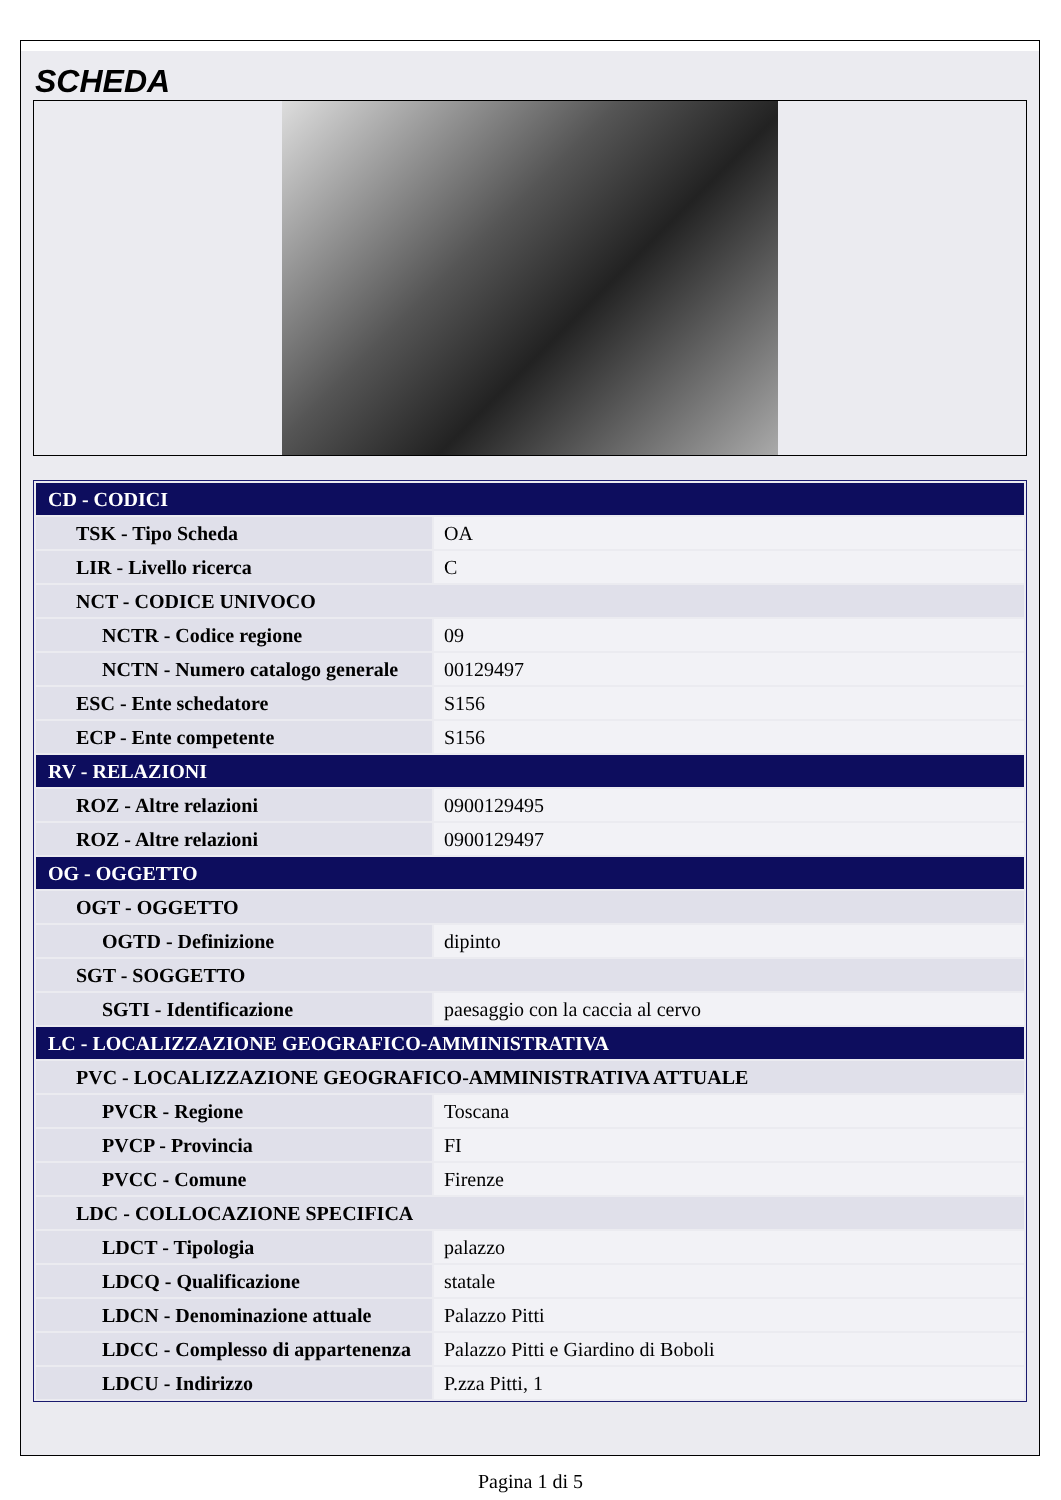SCHEDA
| CD - CODICI | |
| TSK - Tipo Scheda | OA |
| LIR - Livello ricerca | C |
| NCT - CODICE UNIVOCO | |
| NCTR - Codice regione | 09 |
| NCTN - Numero catalogo generale | 00129497 |
| ESC - Ente schedatore | S156 |
| ECP - Ente competente | S156 |
| RV - RELAZIONI | |
| ROZ - Altre relazioni | 0900129495 |
| ROZ - Altre relazioni | 0900129497 |
| OG - OGGETTO | |
| OGT - OGGETTO | |
| OGTD - Definizione | dipinto |
| SGT - SOGGETTO | |
| SGTI - Identificazione | paesaggio con la caccia al cervo |
| LC - LOCALIZZAZIONE GEOGRAFICO-AMMINISTRATIVA | |
| PVC - LOCALIZZAZIONE GEOGRAFICO-AMMINISTRATIVA ATTUALE | |
| PVCR - Regione | Toscana |
| PVCP - Provincia | FI |
| PVCC - Comune | Firenze |
| LDC - COLLOCAZIONE SPECIFICA | |
| LDCT - Tipologia | palazzo |
| LDCQ - Qualificazione | statale |
| LDCN - Denominazione attuale | Palazzo Pitti |
| LDCC - Complesso di appartenenza | Palazzo Pitti e Giardino di Boboli |
| LDCU - Indirizzo | P.zza Pitti, 1 |
Pagina 1 di 5